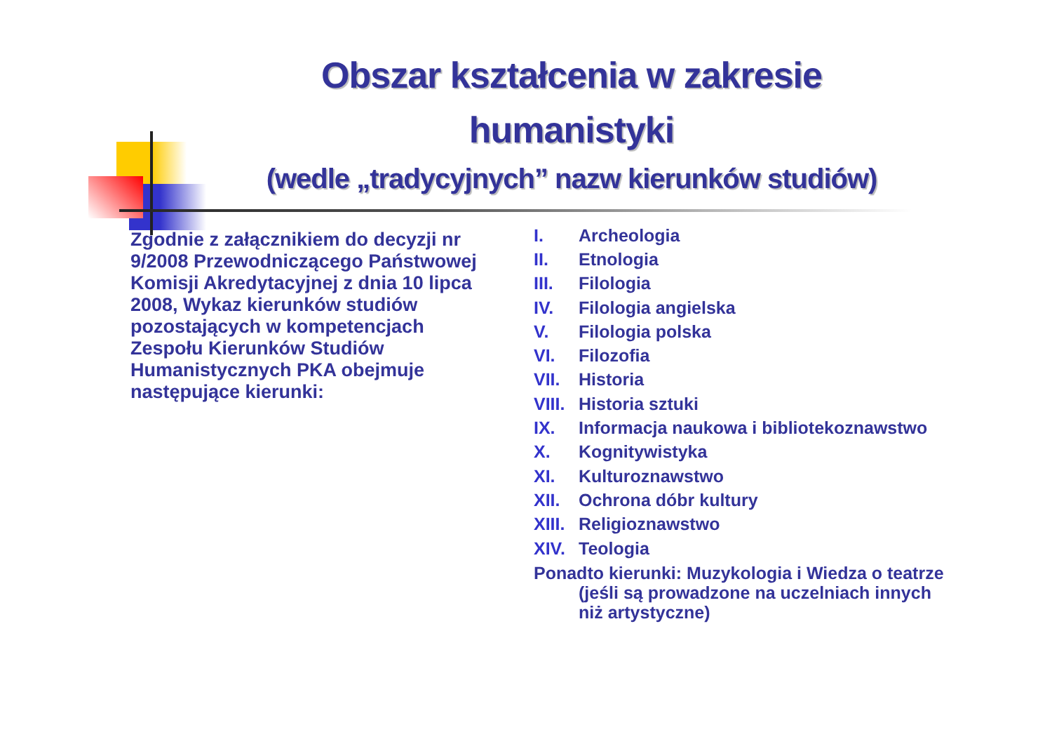Obszar kształcenia w zakresie humanistyki
(wedle „tradycyjnych” nazw kierunków studiów)
Zgodnie z załącznikiem do decyzji nr 9/2008 Przewodniczącego Państwowej Komisji Akredytacyjnej z dnia 10 lipca 2008, Wykaz kierunków studiów pozostających w kompetencjach Zespołu Kierunków Studiów Humanistycznych PKA obejmuje następujące kierunki:
I. Archeologia
II. Etnologia
III. Filologia
IV. Filologia angielska
V. Filologia polska
VI. Filozofia
VII. Historia
VIII. Historia sztuki
IX. Informacja naukowa i bibliotekoznawstwo
X. Kognitywistyka
XI. Kulturoznawstwo
XII. Ochrona dóbr kultury
XIII. Religioznawstwo
XIV. Teologia
Ponadto kierunki: Muzykologia i Wiedza o teatrze
(jeśli są prowadzone na uczelniach innych niż artystyczne)